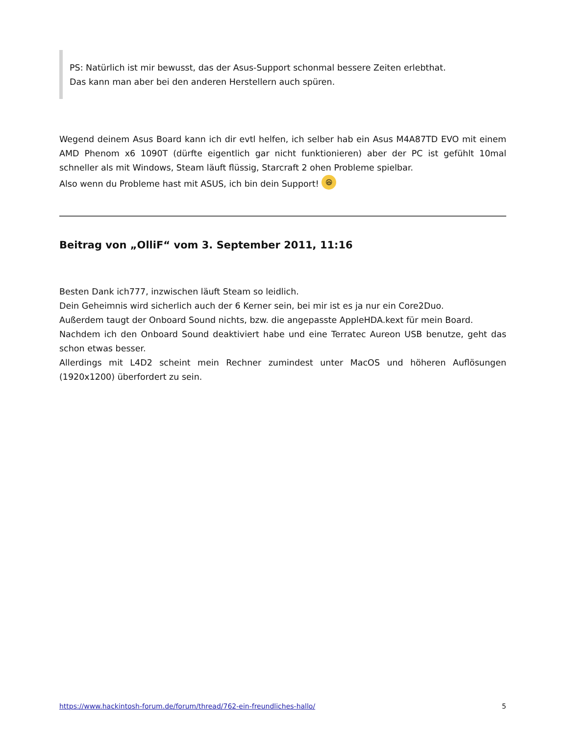PS: Natürlich ist mir bewusst, das der Asus-Support schonmal bessere Zeiten erlebthat.
Das kann man aber bei den anderen Herstellern auch spüren.
Wegend deinem Asus Board kann ich dir evtl helfen, ich selber hab ein Asus M4A87TD EVO mit einem AMD Phenom x6 1090T (dürfte eigentlich gar nicht funktionieren) aber der PC ist gefühlt 10mal schneller als mit Windows, Steam läuft flüssig, Starcraft 2 ohen Probleme spielbar.
Also wenn du Probleme hast mit ASUS, ich bin dein Support! 😆
Beitrag von „OlliF“ vom 3. September 2011, 11:16
Besten Dank ich777, inzwischen läuft Steam so leidlich.
Dein Geheimnis wird sicherlich auch der 6 Kerner sein, bei mir ist es ja nur ein Core2Duo.
Außerdem taugt der Onboard Sound nichts, bzw. die angepasste AppleHDA.kext für mein Board.
Nachdem ich den Onboard Sound deaktiviert habe und eine Terratec Aureon USB benutze, geht das schon etwas besser.
Allerdings mit L4D2 scheint mein Rechner zumindest unter MacOS und höheren Auflösungen (1920x1200) überfordert zu sein.
https://www.hackintosh-forum.de/forum/thread/762-ein-freundliches-hallo/ 5